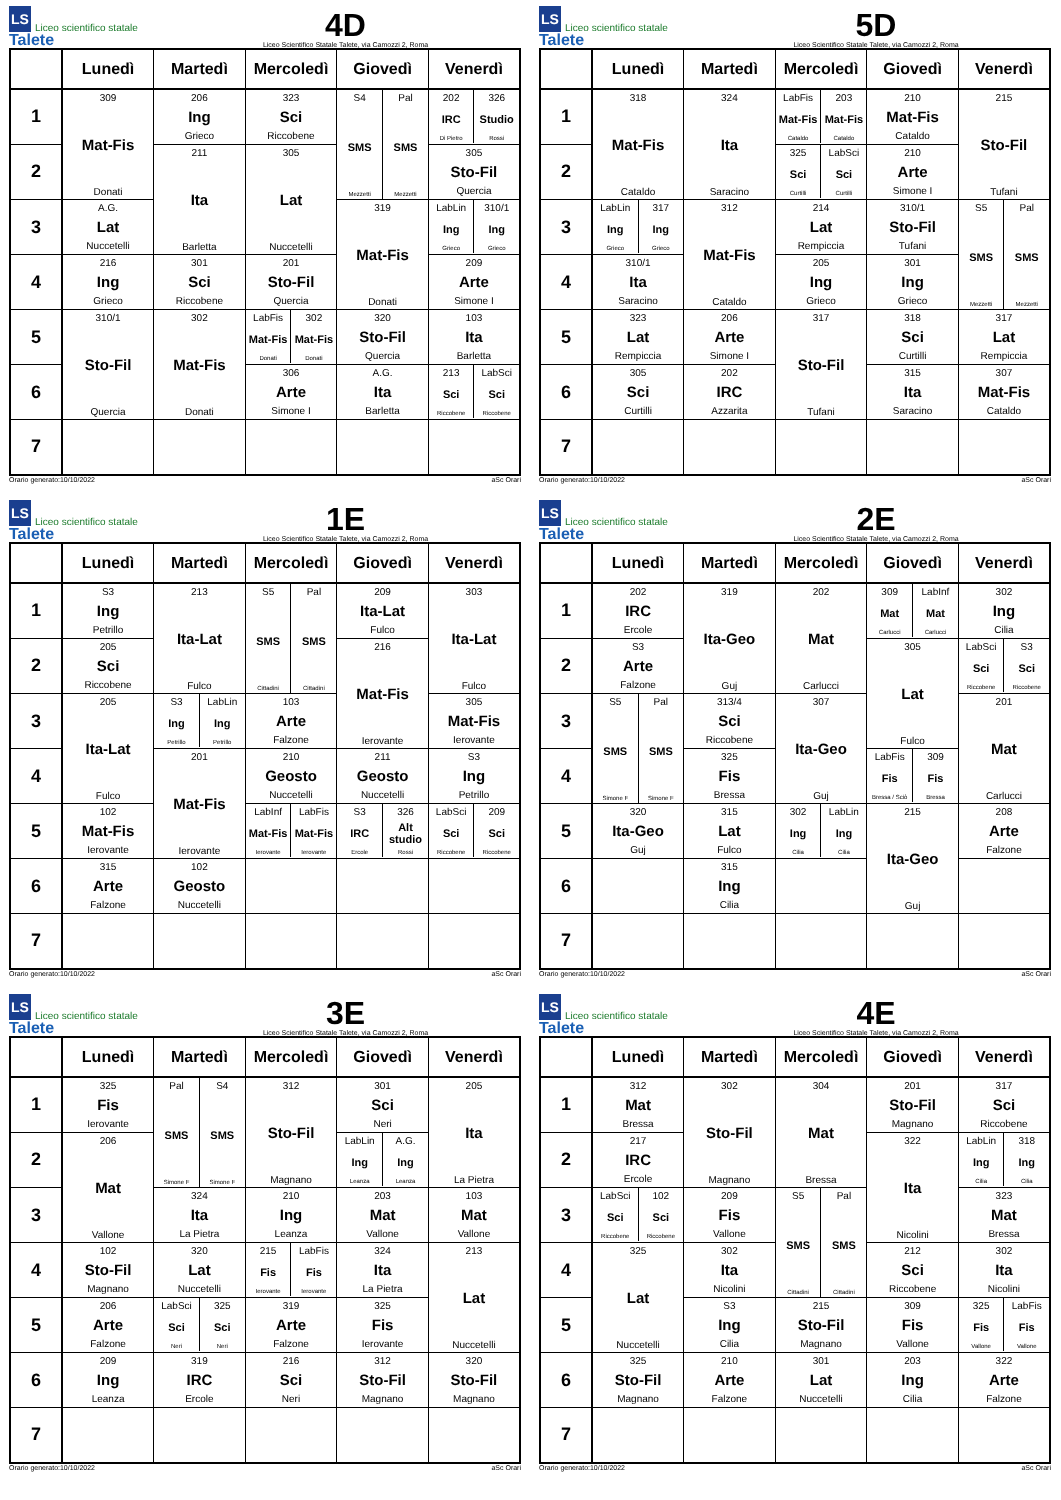LS Liceo scientifico statale Talete
4D
Liceo Scientifico Statale Talete, via Camozzi 2, Roma
| | Lunedì | Martedì | Mercoledì | Giovedì | Venerdì |
| --- | --- | --- | --- | --- | --- |
| 1 | 309 Mat-Fis Donati | 206 Ing Grieco | 323 Sci Riccobene | S4 SMS Mezzetti Pal SMS Mezzetti | 202 IRC Di Pietro 326 Studio Rossi |
| 2 | | 211 Ita Barletta | 305 Lat Nuccetelli | | 305 Sto-Fil Quercia |
| 3 | A.G. Lat Nuccetelli | | | 319 Mat-Fis Donati | LabLin Ing Grieco 310/1 Ing Grieco |
| 4 | 216 Ing Grieco | 301 Sci Riccobene | 201 Sto-Fil Quercia | | 209 Arte Simone I |
| 5 | 310/1 Sto-Fil Quercia | 302 Mat-Fis Donati | LabFis Mat-Fis Donati 302 Mat-Fis Donati | 320 Sto-Fil Quercia | 103 Ita Barletta |
| 6 | | | 306 Arte Simone I | A.G. Ita Barletta | 213 Sci Riccobene LabSci Sci Riccobene |
| 7 | | | | | |
Orario generato:10/10/2022 aSc Orari
LS Liceo scientifico statale Talete
5D
Liceo Scientifico Statale Talete, via Camozzi 2, Roma
| | Lunedì | Martedì | Mercoledì | Giovedì | Venerdì |
| --- | --- | --- | --- | --- | --- |
| 1 | 318 Mat-Fis Cataldo | 324 Ita Saracino | LabFis Mat-Fis Cataldo 203 Mat-Fis Cataldo | 210 Mat-Fis Cataldo | 215 Sto-Fil Tufani |
| 2 | | | 325 Sci Curtilli LabSci Sci Curtilli | 210 Arte Simone I | |
| 3 | LabLin Ing Grieco 317 Ing Grieco | 312 Mat-Fis Cataldo | 214 Lat Rempiccia | 310/1 Sto-Fil Tufani | S5 SMS Mezzetti Pal SMS Mezzetti |
| 4 | 310/1 Ita Saracino | | 205 Ing Grieco | 301 Ing Grieco | |
| 5 | 323 Lat Rempiccia | 206 Arte Simone I | 317 Sto-Fil Tufani | 318 Sci Curtilli | 317 Lat Rempiccia |
| 6 | 305 Sci Curtilli | 202 IRC Azzarita | | 315 Ita Saracino | 307 Mat-Fis Cataldo |
| 7 | | | | | |
Orario generato:10/10/2022 aSc Orari
LS Liceo scientifico statale Talete
1E
Liceo Scientifico Statale Talete, via Camozzi 2, Roma
| | Lunedì | Martedì | Mercoledì | Giovedì | Venerdì |
| --- | --- | --- | --- | --- | --- |
| 1 | S3 Ing Petrillo | 213 Ita-Lat Fulco | S5 SMS Cittadini Pal SMS Cittadini | 209 Ita-Lat Fulco | 303 Ita-Lat Fulco |
| 2 | 205 Sci Riccobene | | | 216 Mat-Fis Ierovante | |
| 3 | 205 Ita-Lat Fulco | S3 Ing Petrillo LabLin Ing Petrillo | 103 Arte Falzone | | 305 Mat-Fis Ierovante |
| 4 | | 201 Mat-Fis Ierovante | 210 Geosto Nuccetelli | 211 Geosto Nuccetelli | S3 Ing Petrillo |
| 5 | 102 Mat-Fis Ierovante | | LabInf Mat-Fis Ierovante LabFis Mat-Fis Ierovante | S3 IRC Ercole 326 Alt studio Rossi | LabSci Sci Riccobene 209 Sci Riccobene |
| 6 | 315 Arte Falzone | 102 Geosto Nuccetelli | | | |
| 7 | | | | | |
Orario generato:10/10/2022 aSc Orari
LS Liceo scientifico statale Talete
2E
Liceo Scientifico Statale Talete, via Camozzi 2, Roma
| | Lunedì | Martedì | Mercoledì | Giovedì | Venerdì |
| --- | --- | --- | --- | --- | --- |
| 1 | 202 IRC Ercole | 319 Ita-Geo Guj | 202 Mat Carlucci | 309 Mat Carlucci LabInf Mat Carlucci | 302 Ing Cilia |
| 2 | S3 Arte Falzone | | | 305 Lat Fulco | LabSci Sci Riccobene S3 Sci Riccobene |
| 3 | S5 SMS Simone F Pal SMS Simone F | 313/4 Sci Riccobene | 307 Ita-Geo Guj | | 201 Mat Carlucci |
| 4 | | 325 Fis Bressa | | LabFis Fis Bressa / Sciò 309 Fis Bressa | |
| 5 | 320 Ita-Geo Guj | 315 Lat Fulco | 302 Ing Cilia LabLin Ing Cilia | 215 Ita-Geo Guj | 208 Arte Falzone |
| 6 | | 315 Ing Cilia | | | |
| 7 | | | | | |
Orario generato:10/10/2022 aSc Orari
LS Liceo scientifico statale Talete
3E
Liceo Scientifico Statale Talete, via Camozzi 2, Roma
| | Lunedì | Martedì | Mercoledì | Giovedì | Venerdì |
| --- | --- | --- | --- | --- | --- |
| 1 | 325 Fis Ierovante | Pal SMS Simone F S4 SMS Simone F | 312 Sto-Fil Magnano | 301 Sci Neri | 205 Ita La Pietra |
| 2 | 206 Mat Vallone | | | LabLin Ing Leanza A.G. Ing Leanza | |
| 3 | | 324 Ita La Pietra | 210 Ing Leanza | 203 Mat Vallone | 103 Mat Vallone |
| 4 | 102 Sto-Fil Magnano | 320 Lat Nuccetelli | 215 Fis Ierovante LabFis Fis Ierovante | 324 Ita La Pietra | 213 Lat Nuccetelli |
| 5 | 206 Arte Falzone | LabSci Sci Neri 325 Sci Neri | 319 Arte Falzone | 325 Fis Ierovante | |
| 6 | 209 Ing Leanza | 319 IRC Ercole | 216 Sci Neri | 312 Sto-Fil Magnano | 320 Sto-Fil Magnano |
| 7 | | | | | |
Orario generato:10/10/2022 aSc Orari
LS Liceo scientifico statale Talete
4E
Liceo Scientifico Statale Talete, via Camozzi 2, Roma
| | Lunedì | Martedì | Mercoledì | Giovedì | Venerdì |
| --- | --- | --- | --- | --- | --- |
| 1 | 312 Mat Bressa | 302 Sto-Fil Magnano | 304 Mat Bressa | 201 Sto-Fil Magnano | 317 Sci Riccobene |
| 2 | 217 IRC Ercole | | | 322 Ita Nicolini | LabLin Ing Cilia 318 Ing Cilia |
| 3 | LabSci Sci Riccobene 102 Sci Riccobene | 209 Fis Vallone | S5 SMS Cittadini Pal SMS Cittadini | | 323 Mat Bressa |
| 4 | 325 Lat Nuccetelli | 302 Ita Nicolini | | 212 Sci Riccobene | 302 Ita Nicolini |
| 5 | | S3 Ing Cilia | 215 Sto-Fil Magnano | 309 Fis Vallone | 325 Fis Vallone LabFis Fis Vallone |
| 6 | 325 Sto-Fil Magnano | 210 Arte Falzone | 301 Lat Nuccetelli | 203 Ing Cilia | 322 Arte Falzone |
| 7 | | | | | |
Orario generato:10/10/2022 aSc Orari